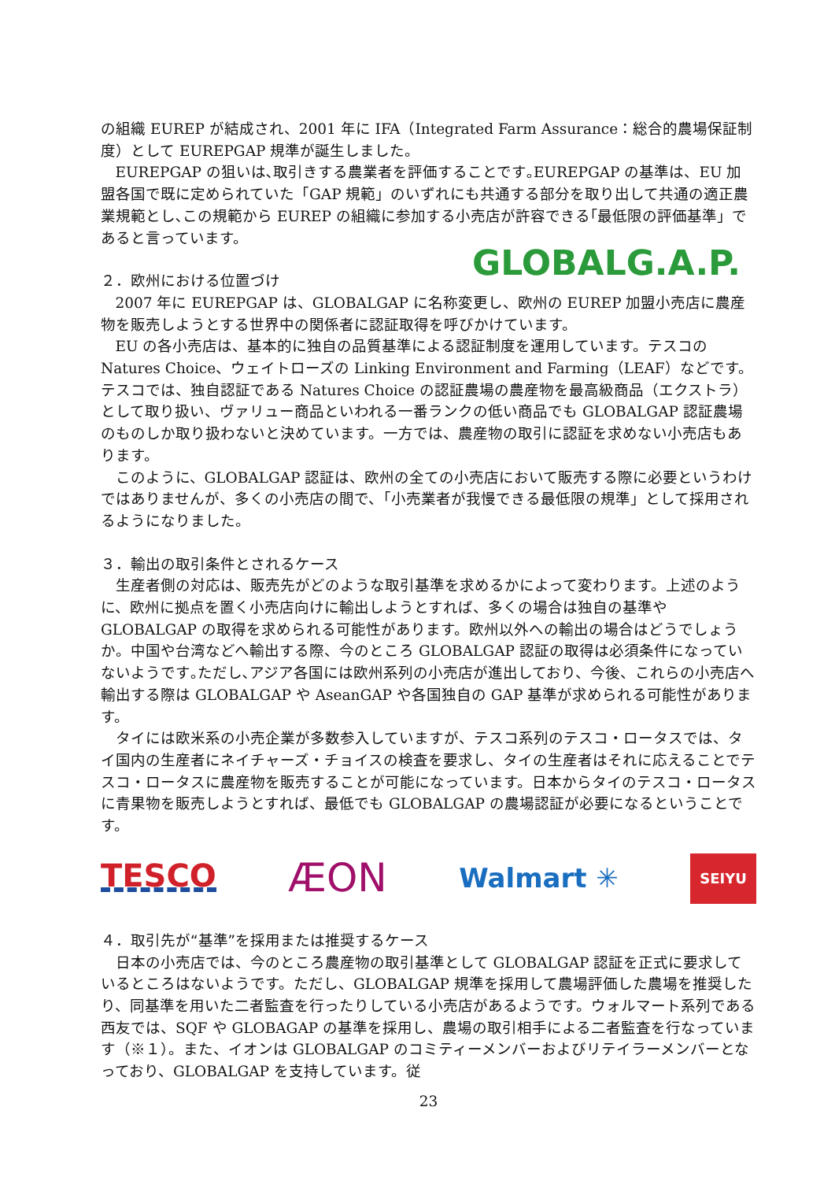の組織 EUREP が結成され、2001 年に IFA（Integrated Farm Assurance：総合的農場保証制度）として EUREPGAP 規準が誕生しました。
EUREPGAP の狙いは､取引きする農業者を評価することです｡EUREPGAP の基準は、EU 加盟各国で既に定められていた「GAP 規範」のいずれにも共通する部分を取り出して共通の適正農業規範とし､この規範から EUREP の組織に参加する小売店が許容できる｢最低限の評価基準」であると言っています。
GLOBALG.A.P.
２．欧州における位置づけ
2007 年に EUREPGAP は、GLOBALGAP に名称変更し、欧州の EUREP 加盟小売店に農産物を販売しようとする世界中の関係者に認証取得を呼びかけています。
EU の各小売店は、基本的に独自の品質基準による認証制度を運用しています。テスコの Natures Choice、ウェイトローズの Linking Environment and Farming（LEAF）などです。テスコでは、独自認証である Natures Choice の認証農場の農産物を最高級商品（エクストラ）として取り扱い、ヴァリュー商品といわれる一番ランクの低い商品でも GLOBALGAP 認証農場のものしか取り扱わないと決めています。一方では、農産物の取引に認証を求めない小売店もあります。
このように、GLOBALGAP 認証は、欧州の全ての小売店において販売する際に必要というわけではありませんが、多くの小売店の間で、「小売業者が我慢できる最低限の規準」として採用されるようになりました。
３．輸出の取引条件とされるケース
生産者側の対応は、販売先がどのような取引基準を求めるかによって変わります。上述のように、欧州に拠点を置く小売店向けに輸出しようとすれば、多くの場合は独自の基準や GLOBALGAP の取得を求められる可能性があります。欧州以外への輸出の場合はどうでしょうか。中国や台湾などへ輸出する際、今のところ GLOBALGAP 認証の取得は必須条件になっていないようです｡ただし､アジア各国には欧州系列の小売店が進出しており、今後、これらの小売店へ輸出する際は GLOBALGAP や AseanGAP や各国独自の GAP 基準が求められる可能性があります。
タイには欧米系の小売企業が多数参入していますが、テスコ系列のテスコ・ロータスでは、タイ国内の生産者にネイチャーズ・チョイスの検査を要求し、タイの生産者はそれに応えることでテスコ・ロータスに農産物を販売することが可能になっています。日本からタイのテスコ・ロータスに青果物を販売しようとすれば、最低でも GLOBALGAP の農場認証が必要になるということです。
TESCO ÆON Walmart ✳ SEIYU
４．取引先が“基準”を採用または推奨するケース
日本の小売店では、今のところ農産物の取引基準として GLOBALGAP 認証を正式に要求しているところはないようです。ただし、GLOBALGAP 規準を採用して農場評価した農場を推奨したり、同基準を用いた二者監査を行ったりしている小売店があるようです。ウォルマート系列である西友では、SQF や GLOBAGAP の基準を採用し、農場の取引相手による二者監査を行なっています（※１）。また、イオンは GLOBALGAP のコミティーメンバーおよびリテイラーメンバーとなっており、GLOBALGAP を支持しています。従
23